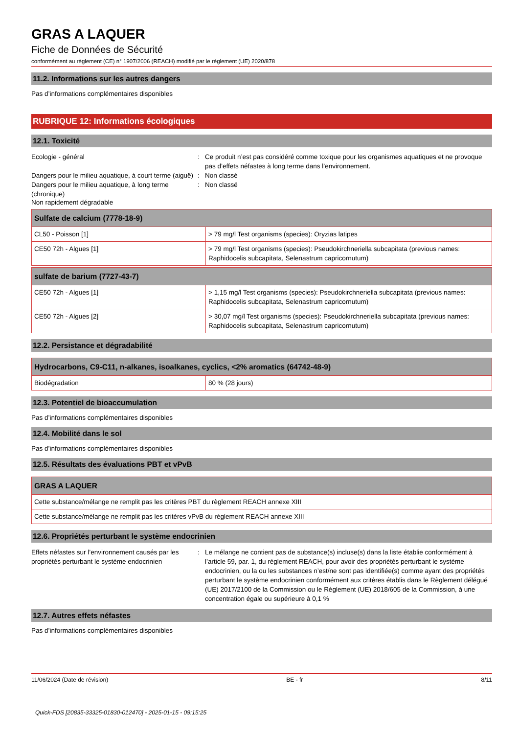GRAS A LAQUER
Fiche de Données de Sécurité
conformément au règlement (CE) n° 1907/2006 (REACH) modifié par le règlement (UE) 2020/878
11.2. Informations sur les autres dangers
Pas d’informations complémentaires disponibles
RUBRIQUE 12: Informations écologiques
12.1. Toxicité
Ecologie - général : Ce produit n’est pas considéré comme toxique pour les organismes aquatiques et ne provoque pas d’effets néfastes à long terme dans l’environnement.
Dangers pour le milieu aquatique, à court terme (aiguë)
: Non classé
Dangers pour le milieu aquatique, à long terme (chronique)
: Non classé
Non rapidement dégradable
| Sulfate de calcium (7778-18-9) | |
| --- | --- |
| CL50 - Poisson [1] | > 79 mg/l Test organisms (species): Oryzias latipes |
| CE50 72h - Algues [1] | > 79 mg/l Test organisms (species): Pseudokirchneriella subcapitata (previous names: Raphidocelis subcapitata, Selenastrum capricornutum) |
| sulfate de barium (7727-43-7) | |
| --- | --- |
| CE50 72h - Algues [1] | > 1,15 mg/l Test organisms (species): Pseudokirchneriella subcapitata (previous names: Raphidocelis subcapitata, Selenastrum capricornutum) |
| CE50 72h - Algues [2] | > 30,07 mg/l Test organisms (species): Pseudokirchneriella subcapitata (previous names: Raphidocelis subcapitata, Selenastrum capricornutum) |
12.2. Persistance et dégradabilité
| Hydrocarbons, C9-C11, n-alkanes, isoalkanes, cyclics, <2% aromatics (64742-48-9) | |
| --- | --- |
| Biodégradation | 80 % (28 jours) |
12.3. Potentiel de bioaccumulation
Pas d’informations complémentaires disponibles
12.4. Mobilité dans le sol
Pas d’informations complémentaires disponibles
12.5. Résultats des évaluations PBT et vPvB
| GRAS A LAQUER |
| --- |
| Cette substance/mélange ne remplit pas les critères PBT du règlement REACH annexe XIII |
| Cette substance/mélange ne remplit pas les critères vPvB du règlement REACH annexe XIII |
12.6. Propriétés perturbant le système endocrinien
Effets néfastes sur l’environnement causés par les propriétés perturbant le système endocrinien
: Le mélange ne contient pas de substance(s) incluse(s) dans la liste établie conformément à l’article 59, par. 1, du règlement REACH, pour avoir des propriétés perturbant le système endocrinien, ou la ou les substances n’est/ne sont pas identifiée(s) comme ayant des propriétés perturbant le système endocrinien conformément aux critères établis dans le Règlement délégué (UE) 2017/2100 de la Commission ou le Règlement (UE) 2018/605 de la Commission, à une concentration égale ou supérieure à 0,1 %
12.7. Autres effets néfastes
Pas d’informations complémentaires disponibles
11/06/2024 (Date de révision) BE - fr 8/11
Quick-FDS [20835-33325-01830-012470] - 2025-01-15 - 09:15:25